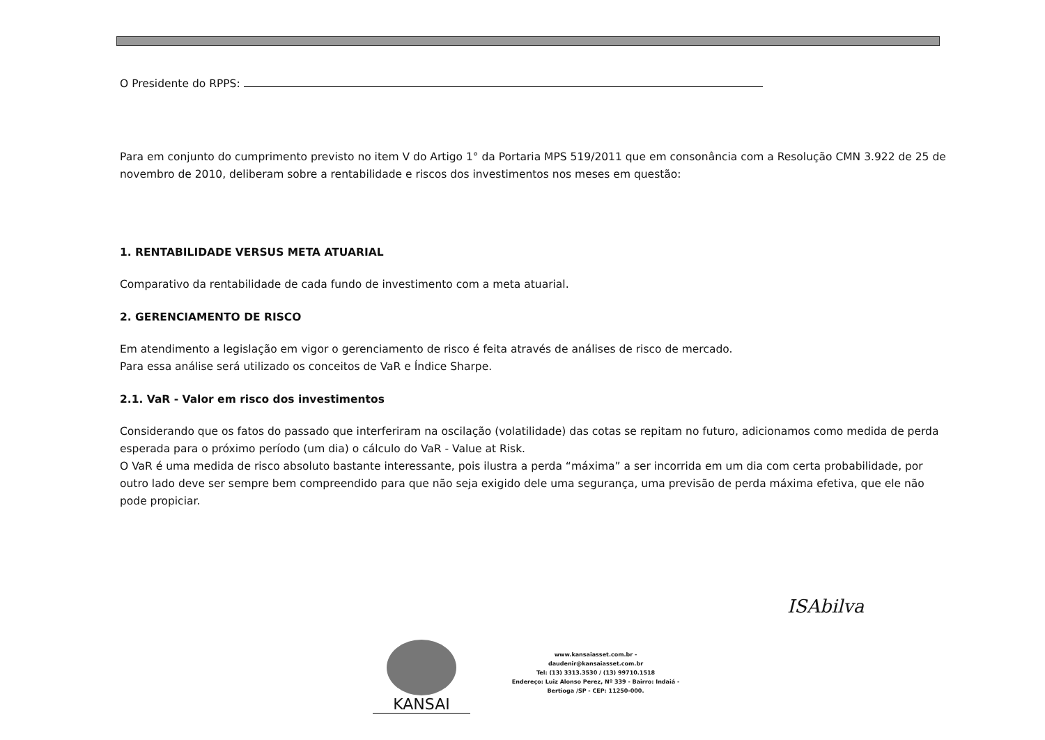O Presidente do RPPS:
Para em conjunto do cumprimento previsto no item V do Artigo 1° da Portaria MPS 519/2011 que em consonância com a Resolução CMN 3.922 de 25 de novembro de 2010, deliberam sobre a rentabilidade e riscos dos investimentos nos meses em questão:
1. RENTABILIDADE VERSUS META ATUARIAL
Comparativo da rentabilidade de cada fundo de investimento com a meta atuarial.
2. GERENCIAMENTO DE RISCO
Em atendimento a legislação em vigor o gerenciamento de risco é feita através de análises de risco de mercado.
Para essa análise será utilizado os conceitos de VaR e Índice Sharpe.
2.1. VaR - Valor em risco dos investimentos
Considerando que os fatos do passado que interferiram na oscilação (volatilidade) das cotas se repitam no futuro, adicionamos como medida de perda esperada para o próximo período (um dia) o cálculo do VaR - Value at Risk.
O VaR é uma medida de risco absoluto bastante interessante, pois ilustra a perda “máxima” a ser incorrida em um dia com certa probabilidade, por outro lado deve ser sempre bem compreendido para que não seja exigido dele uma segurança, uma previsão de perda máxima efetiva, que ele não pode propiciar.
ISAbilva
KANSAI
www.kansaiasset.com.br -
daudenir@kansaiasset.com.br
Tel: (13) 3313.3530 / (13) 99710.1518
Endereço: Luiz Alonso Perez, Nº 339 - Bairro: Indaiá -
Bertioga /SP - CEP: 11250-000.